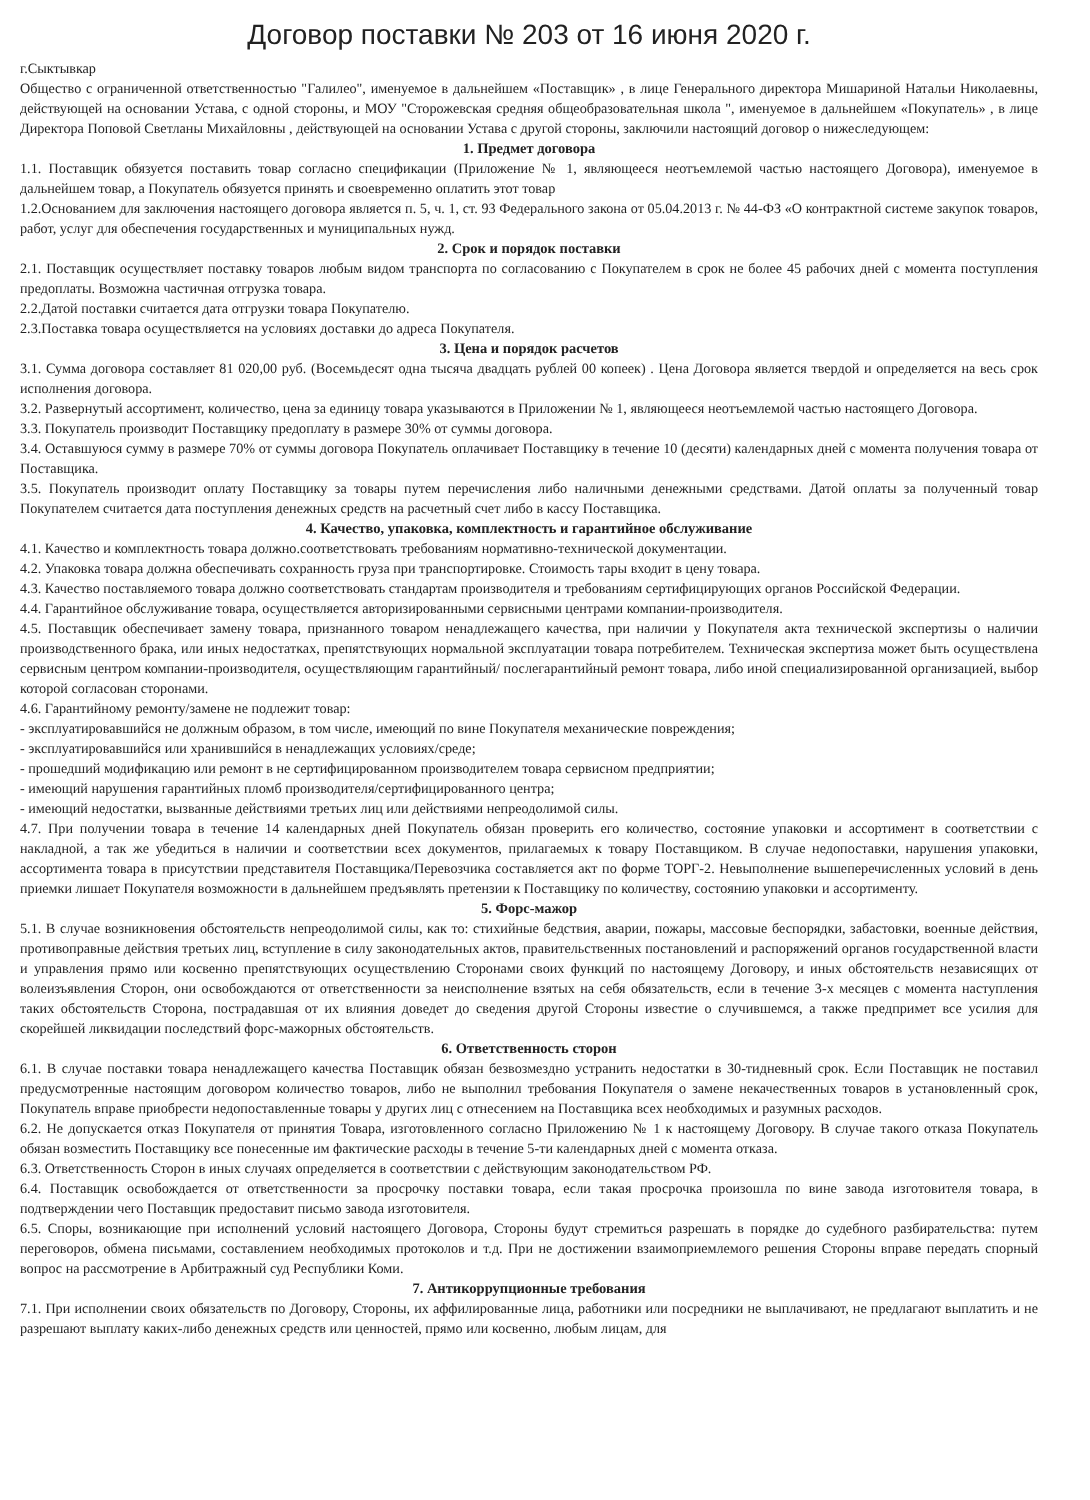Договор поставки № 203 от 16 июня 2020 г.
г.Сыктывкар
Общество с ограниченной ответственностью "Галилео", именуемое в дальнейшем «Поставщик» , в лице Генерального директора Мишариной Натальи Николаевны, действующей на основании Устава, с одной стороны, и МОУ "Сторожевская средняя общеобразовательная школа ", именуемое в дальнейшем «Покупатель» , в лице Директора Поповой Светланы Михайловны , действующей на основании Устава с другой стороны, заключили настоящий договор о нижеследующем:
1. Предмет договора
1.1. Поставщик обязуется поставить товар согласно спецификации (Приложение № 1, являющееся неотъемлемой частью настоящего Договора), именуемое в дальнейшем товар, а Покупатель обязуется принять и своевременно оплатить этот товар
1.2.Основанием для заключения настоящего договора является п. 5, ч. 1, ст. 93 Федерального закона от 05.04.2013 г. № 44-ФЗ «О контрактной системе закупок товаров, работ, услуг для обеспечения государственных и муниципальных нужд.
2. Срок и порядок поставки
2.1. Поставщик осуществляет поставку товаров любым видом транспорта по согласованию с Покупателем в срок не более 45 рабочих дней с момента поступления предоплаты. Возможна частичная отгрузка товара.
2.2.Датой поставки считается дата отгрузки товара Покупателю.
2.3.Поставка товара осуществляется на условиях доставки до адреса Покупателя.
3. Цена и порядок расчетов
3.1. Сумма договора составляет 81 020,00 руб. (Восемьдесят одна тысяча двадцать рублей 00 копеек) . Цена Договора является твердой и определяется на весь срок исполнения договора.
3.2. Развернутый ассортимент, количество, цена за единицу товара указываются в Приложении № 1, являющееся неотъемлемой частью настоящего Договора.
3.3. Покупатель производит Поставщику предоплату в размере 30% от суммы договора.
3.4. Оставшуюся сумму в размере 70% от суммы договора Покупатель оплачивает Поставщику в течение 10 (десяти) календарных дней с момента получения товара от Поставщика.
3.5. Покупатель производит оплату Поставщику за товары путем перечисления либо наличными денежными средствами. Датой оплаты за полученный товар Покупателем считается дата поступления денежных средств на расчетный счет либо в кассу Поставщика.
4. Качество, упаковка, комплектность и гарантийное обслуживание
4.1. Качество и комплектность товара должно.соответствовать требованиям нормативно-технической документации.
4.2. Упаковка товара должна обеспечивать сохранность груза при транспортировке. Стоимость тары входит в цену товара.
4.3. Качество поставляемого товара должно соответствовать стандартам производителя и требованиям сертифицирующих органов Российской Федерации.
4.4. Гарантийное обслуживание товара, осуществляется авторизированными сервисными центрами компании-производителя.
4.5. Поставщик обеспечивает замену товара, признанного товаром ненадлежащего качества, при наличии у Покупателя акта технической экспертизы о наличии производственного брака, или иных недостатках, препятствующих нормальной эксплуатации товара потребителем. Техническая экспертиза может быть осуществлена сервисным центром компании-производителя, осуществляющим гарантийный/ послегарантийный ремонт товара, либо иной специализированной организацией, выбор которой согласован сторонами.
4.6. Гарантийному ремонту/замене не подлежит товар:
- эксплуатировавшийся не должным образом, в том числе, имеющий по вине Покупателя механические повреждения;
- эксплуатировавшийся или хранившийся в ненадлежащих условиях/среде;
- прошедший модификацию или ремонт в не сертифицированном производителем товара сервисном предприятии;
- имеющий нарушения гарантийных пломб производителя/сертифицированного центра;
- имеющий недостатки, вызванные действиями третьих лиц или действиями непреодолимой силы.
4.7. При получении товара в течение 14 календарных дней Покупатель обязан проверить его количество, состояние упаковки и ассортимент в соответствии с накладной, а так же убедиться в наличии и соответствии всех документов, прилагаемых к товару Поставщиком. В случае недопоставки, нарушения упаковки, ассортимента товара в присутствии представителя Поставщика/Перевозчика составляется акт по форме ТОРГ-2. Невыполнение вышеперечисленных условий в день приемки лишает Покупателя возможности в дальнейшем предъявлять претензии к Поставщику по количеству, состоянию упаковки и ассортименту.
5. Форс-мажор
5.1. В случае возникновения обстоятельств непреодолимой силы, как то: стихийные бедствия, аварии, пожары, массовые беспорядки, забастовки, военные действия, противоправные действия третьих лиц, вступление в силу законодательных актов, правительственных постановлений и распоряжений органов государственной власти и управления прямо или косвенно препятствующих осуществлению Сторонами своих функций по настоящему Договору, и иных обстоятельств независящих от волеизъявления Сторон, они освобождаются от ответственности за неисполнение взятых на себя обязательств, если в течение 3-х месяцев с момента наступления таких обстоятельств Сторона, пострадавшая от их влияния доведет до сведения другой Стороны известие о случившемся, а также предпримет все усилия для скорейшей ликвидации последствий форс-мажорных обстоятельств.
6. Ответственность сторон
6.1. В случае поставки товара ненадлежащего качества Поставщик обязан безвозмездно устранить недостатки в 30-тидневный срок. Если Поставщик не поставил предусмотренные настоящим договором количество товаров, либо не выполнил требования Покупателя о замене некачественных товаров в установленный срок, Покупатель вправе приобрести недопоставленные товары у других лиц с отнесением на Поставщика всех необходимых и разумных расходов.
6.2. Не допускается отказ Покупателя от принятия Товара, изготовленного согласно Приложению № 1 к настоящему Договору. В случае такого отказа Покупатель обязан возместить Поставщику все понесенные им фактические расходы в течение 5-ти календарных дней с момента отказа.
6.3. Ответственность Сторон в иных случаях определяется в соответствии с действующим законодательством РФ.
6.4. Поставщик освобождается от ответственности за просрочку поставки товара, если такая просрочка произошла по вине завода изготовителя товара, в подтверждении чего Поставщик предоставит письмо завода изготовителя.
6.5. Споры, возникающие при исполнений условий настоящего Договора, Стороны будут стремиться разрешать в порядке до судебного разбирательства: путем переговоров, обмена письмами, составлением необходимых протоколов и т.д. При не достижении взаимоприемлемого решения Стороны вправе передать спорный вопрос на рассмотрение в Арбитражный суд Республики Коми.
7. Антикоррупционные требования
7.1. При исполнении своих обязательств по Договору, Стороны, их аффилированные лица, работники или посредники не выплачивают, не предлагают выплатить и не разрешают выплату каких-либо денежных средств или ценностей, прямо или косвенно, любым лицам, для